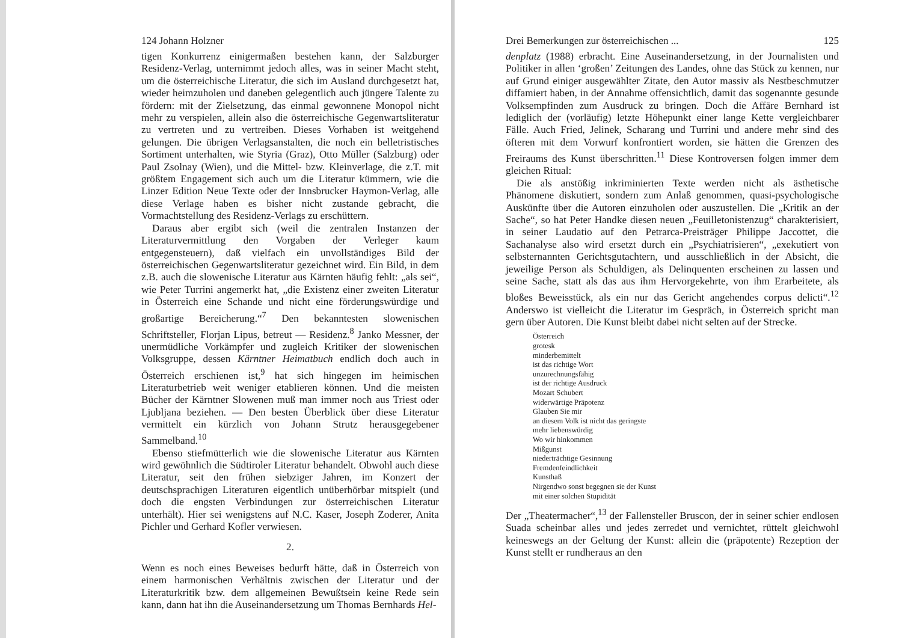124 Johann Holzner
tigen Konkurrenz einigermaßen bestehen kann, der Salzburger Residenz-Verlag, unternimmt jedoch alles, was in seiner Macht steht, um die österreichische Literatur, die sich im Ausland durchgesetzt hat, wieder heimzuholen und daneben gelegentlich auch jüngere Talente zu fördern: mit der Zielsetzung, das einmal gewonnene Monopol nicht mehr zu verspielen, allein also die österreichische Gegenwartsliteratur zu vertreten und zu vertreiben. Dieses Vorhaben ist weitgehend gelungen. Die übrigen Verlagsanstalten, die noch ein belletristisches Sortiment unterhalten, wie Styria (Graz), Otto Müller (Salzburg) oder Paul Zsolnay (Wien), und die Mittel- bzw. Kleinverlage, die z.T. mit größtem Engagement sich auch um die Literatur kümmern, wie die Linzer Edition Neue Texte oder der Innsbrucker Haymon-Verlag, alle diese Verlage haben es bisher nicht zustande gebracht, die Vormachtstellung des Residenz-Verlags zu erschüttern.
Daraus aber ergibt sich (weil die zentralen Instanzen der Literaturvermittlung den Vorgaben der Verleger kaum entgegensteuern), daß vielfach ein unvollständiges Bild der österreichischen Gegenwartsliteratur gezeichnet wird. Ein Bild, in dem z.B. auch die slowenische Literatur aus Kärnten häufig fehlt: „als sei“, wie Peter Turrini angemerkt hat, „die Existenz einer zweiten Literatur in Österreich eine Schande und nicht eine förderungswürdige und großartige Bereicherung.“<sup>7</sup> Den bekanntesten slowenischen Schriftsteller, Florjan Lipus, betreut — Residenz.<sup>8</sup> Janko Messner, der unermüdliche Vorkämpfer und zugleich Kritiker der slowenischen Volksgruppe, dessen Kärntner Heimatbuch endlich doch auch in Österreich erschienen ist,<sup>9</sup> hat sich hingegen im heimischen Literaturbetrieb weit weniger etablieren können. Und die meisten Bücher der Kärntner Slowenen muß man immer noch aus Triest oder Ljubljana beziehen. — Den besten Überblick über diese Literatur vermittelt ein kürzlich von Johann Strutz herausgegebener Sammelband.<sup>10</sup>
Ebenso stiefmütterlich wie die slowenische Literatur aus Kärnten wird gewöhnlich die Südtiroler Literatur behandelt. Obwohl auch diese Literatur, seit den frühen siebziger Jahren, im Konzert der deutschsprachigen Literaturen eigentlich unüberhörbar mitspielt (und doch die engsten Verbindungen zur österreichischen Literatur unterhält). Hier sei wenigstens auf N.C. Kaser, Joseph Zoderer, Anita Pichler und Gerhard Kofler verwiesen.
2.
Wenn es noch eines Beweises bedurft hätte, daß in Österreich von einem harmonischen Verhältnis zwischen der Literatur und der Literaturkritik bzw. dem allgemeinen Bewußtsein keine Rede sein kann, dann hat ihn die Auseinandersetzung um Thomas Bernhards Hel-
Drei Bemerkungen zur österreichischen ... 125
denplatz (1988) erbracht. Eine Auseinandersetzung, in der Journalisten und Politiker in allen ‘großen’ Zeitungen des Landes, ohne das Stück zu kennen, nur auf Grund einiger ausgewählter Zitate, den Autor massiv als Nestbeschmutzer diffamiert haben, in der Annahme offensichtlich, damit das sogenannte gesunde Volksempfinden zum Ausdruck zu bringen. Doch die Affäre Bernhard ist lediglich der (vorläufig) letzte Höhepunkt einer lange Kette vergleichbarer Fälle. Auch Fried, Jelinek, Scharang und Turrini und andere mehr sind des öfteren mit dem Vorwurf konfrontiert worden, sie hätten die Grenzen des Freiraums des Kunst überschritten.<sup>11</sup> Diese Kontroversen folgen immer dem gleichen Ritual:
Die als anstößig inkriminierten Texte werden nicht als ästhetische Phänomene diskutiert, sondern zum Anlaß genommen, quasi-psychologische Auskünfte über die Autoren einzuholen oder auszustellen. Die „Kritik an der Sache“, so hat Peter Handke diesen neuen „Feuilletonistenzug“ charakterisiert, in seiner Laudatio auf den Petrarca-Preisträger Philippe Jaccottet, die Sachanalyse also wird ersetzt durch ein „Psychiatrisieren“, „exekutiert von selbsternannten Gerichtsgutachtern, und ausschließlich in der Absicht, die jeweilige Person als Schuldigen, als Delinquenten erscheinen zu lassen und seine Sache, statt als das aus ihm Hervorgekehrte, von ihm Erarbeitete, als bloßes Beweisstück, als ein nur das Gericht angehendes corpus delicti“.<sup>12</sup> Anderswo ist vielleicht die Literatur im Gespräch, in Österreich spricht man gern über Autoren. Die Kunst bleibt dabei nicht selten auf der Strecke.
Österreich
grotesk
minderbemittelt
ist das richtige Wort
unzurechnungsfähig
ist der richtige Ausdruck
Mozart Schubert
widerwärtige Präpotenz
Glauben Sie mir
an diesem Volk ist nicht das geringste
mehr liebenswürdig
Wo wir hinkommen
Mißgunst
niederträchtige Gesinnung
Fremdenfeindlichkeit
Kunsthaß
Nirgendwo sonst begegnen sie der Kunst
mit einer solchen Stupidität
Der „Theatermacher“,<sup>13</sup> der Fallensteller Bruscon, der in seiner schier endlosen Suada scheinbar alles und jedes zerredet und vernichtet, rüttelt gleichwohl keineswegs an der Geltung der Kunst: allein die (präpotente) Rezeption der Kunst stellt er rundheraus an den